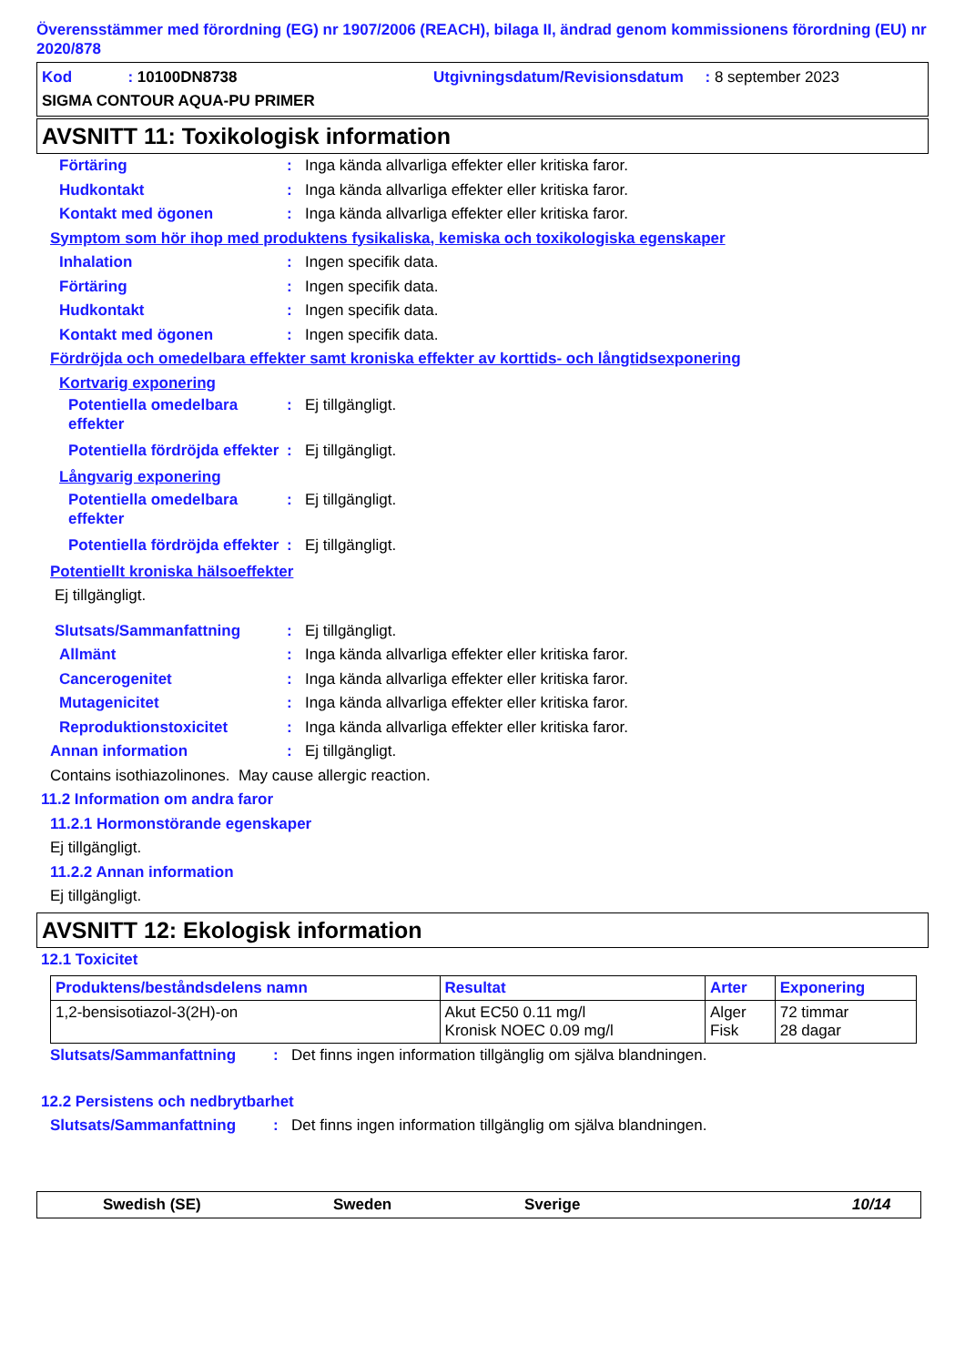Överensstämmer med förordning (EG) nr 1907/2006 (REACH), bilaga II, ändrad genom kommissionens förordning (EU) nr 2020/878
Kod : 10100DN8738 Utgivningsdatum/Revisionsdatum : 8 september 2023
SIGMA CONTOUR AQUA-PU PRIMER
AVSNITT 11: Toxikologisk information
Förtäring: Inga kända allvarliga effekter eller kritiska faror.
Hudkontakt: Inga kända allvarliga effekter eller kritiska faror.
Kontakt med ögonen: Inga kända allvarliga effekter eller kritiska faror.
Symptom som hör ihop med produktens fysikaliska, kemiska och toxikologiska egenskaper
Inhalation: Ingen specifik data.
Förtäring: Ingen specifik data.
Hudkontakt: Ingen specifik data.
Kontakt med ögonen: Ingen specifik data.
Fördröjda och omedelbara effekter samt kroniska effekter av korttids- och långtidsexponering
Kortvarig exponering
Potentiella omedelbara effekter: Ej tillgängligt.
Potentiella fördröjda effekter: Ej tillgängligt.
Långvarig exponering
Potentiella omedelbara effekter: Ej tillgängligt.
Potentiella fördröjda effekter: Ej tillgängligt.
Potentiellt kroniska hälsoeffekter
Ej tillgängligt.
Slutsats/Sammanfattning: Ej tillgängligt.
Allmänt: Inga kända allvarliga effekter eller kritiska faror.
Cancerogenitet: Inga kända allvarliga effekter eller kritiska faror.
Mutagenicitet: Inga kända allvarliga effekter eller kritiska faror.
Reproduktionstoxicitet: Inga kända allvarliga effekter eller kritiska faror.
Annan information: Ej tillgängligt.
Contains isothiazolinones. May cause allergic reaction.
11.2 Information om andra faror
11.2.1 Hormonstörande egenskaper
Ej tillgängligt.
11.2.2 Annan information
Ej tillgängligt.
AVSNITT 12: Ekologisk information
12.1 Toxicitet
| Produktens/beståndsdelens namn | Resultat | Arter | Exponering |
| --- | --- | --- | --- |
| 1,2-bensisotiazol-3(2H)-on | Akut EC50 0.11 mg/l Kronisk NOEC 0.09 mg/l | Alger Fisk | 72 timmar 28 dagar |
Slutsats/Sammanfattning: Det finns ingen information tillgänglig om själva blandningen.
12.2 Persistens och nedbrytbarhet
Slutsats/Sammanfattning: Det finns ingen information tillgänglig om själva blandningen.
Swedish (SE) Sweden Sverige 10/14